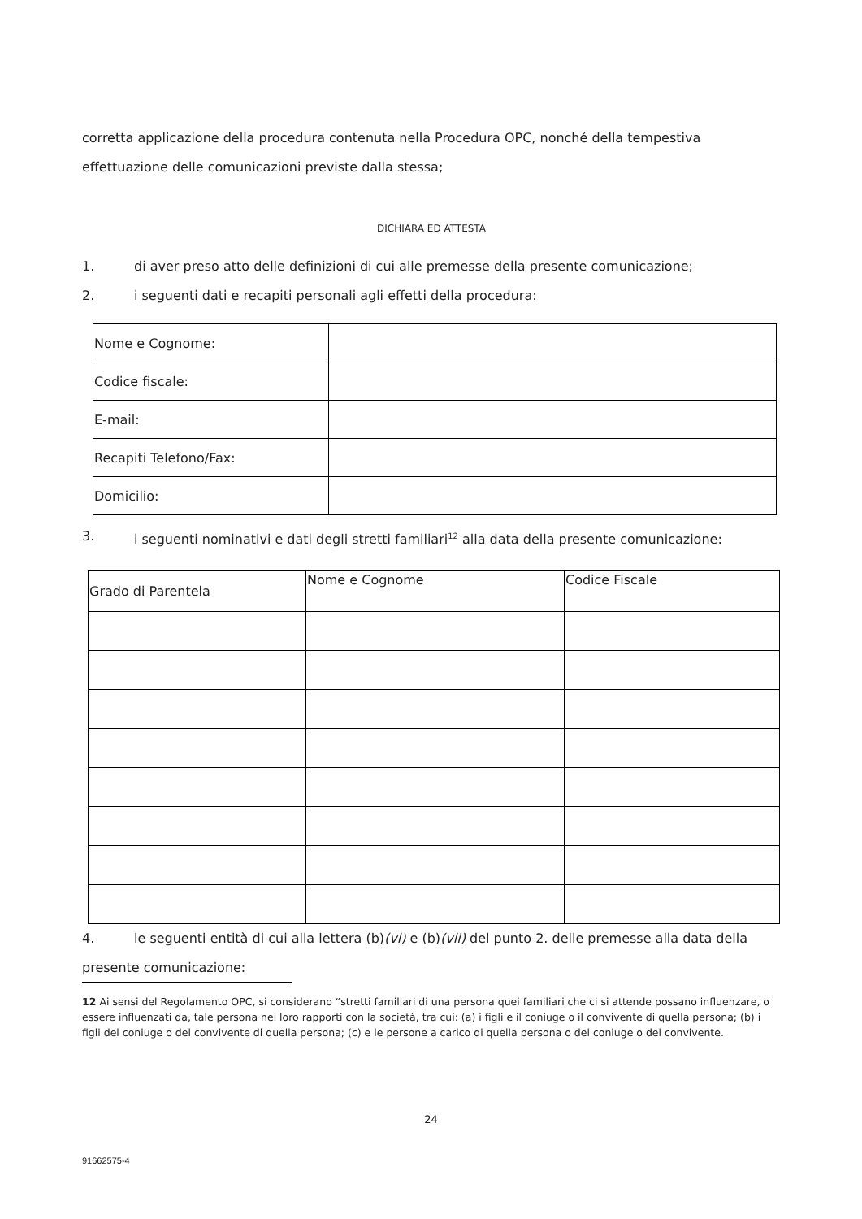corretta applicazione della procedura contenuta nella Procedura OPC, nonché della tempestiva effettuazione delle comunicazioni previste dalla stessa;
DICHIARA ED ATTESTA
1. di aver preso atto delle definizioni di cui alle premesse della presente comunicazione;
2. i seguenti dati e recapiti personali agli effetti della procedura:
| Nome e Cognome: | |
| Codice fiscale: | |
| E-mail: | |
| Recapiti Telefono/Fax: | |
| Domicilio: | |
3. i seguenti nominativi e dati degli stretti familiari<sup>12</sup> alla data della presente comunicazione:
| Grado di Parentela | Nome e Cognome | Codice Fiscale |
| --- | --- | --- |
4. le seguenti entità di cui alla lettera (b)(vi) e (b)(vii) del punto 2. delle premesse alla data della presente comunicazione:
12 Ai sensi del Regolamento OPC, si considerano “stretti familiari di una persona quei familiari che ci si attende possano influenzare, o essere influenzati da, tale persona nei loro rapporti con la società, tra cui: (a) i figli e il coniuge o il convivente di quella persona; (b) i figli del coniuge o del convivente di quella persona; (c) e le persone a carico di quella persona o del coniuge o del convivente.
24
91662575-4